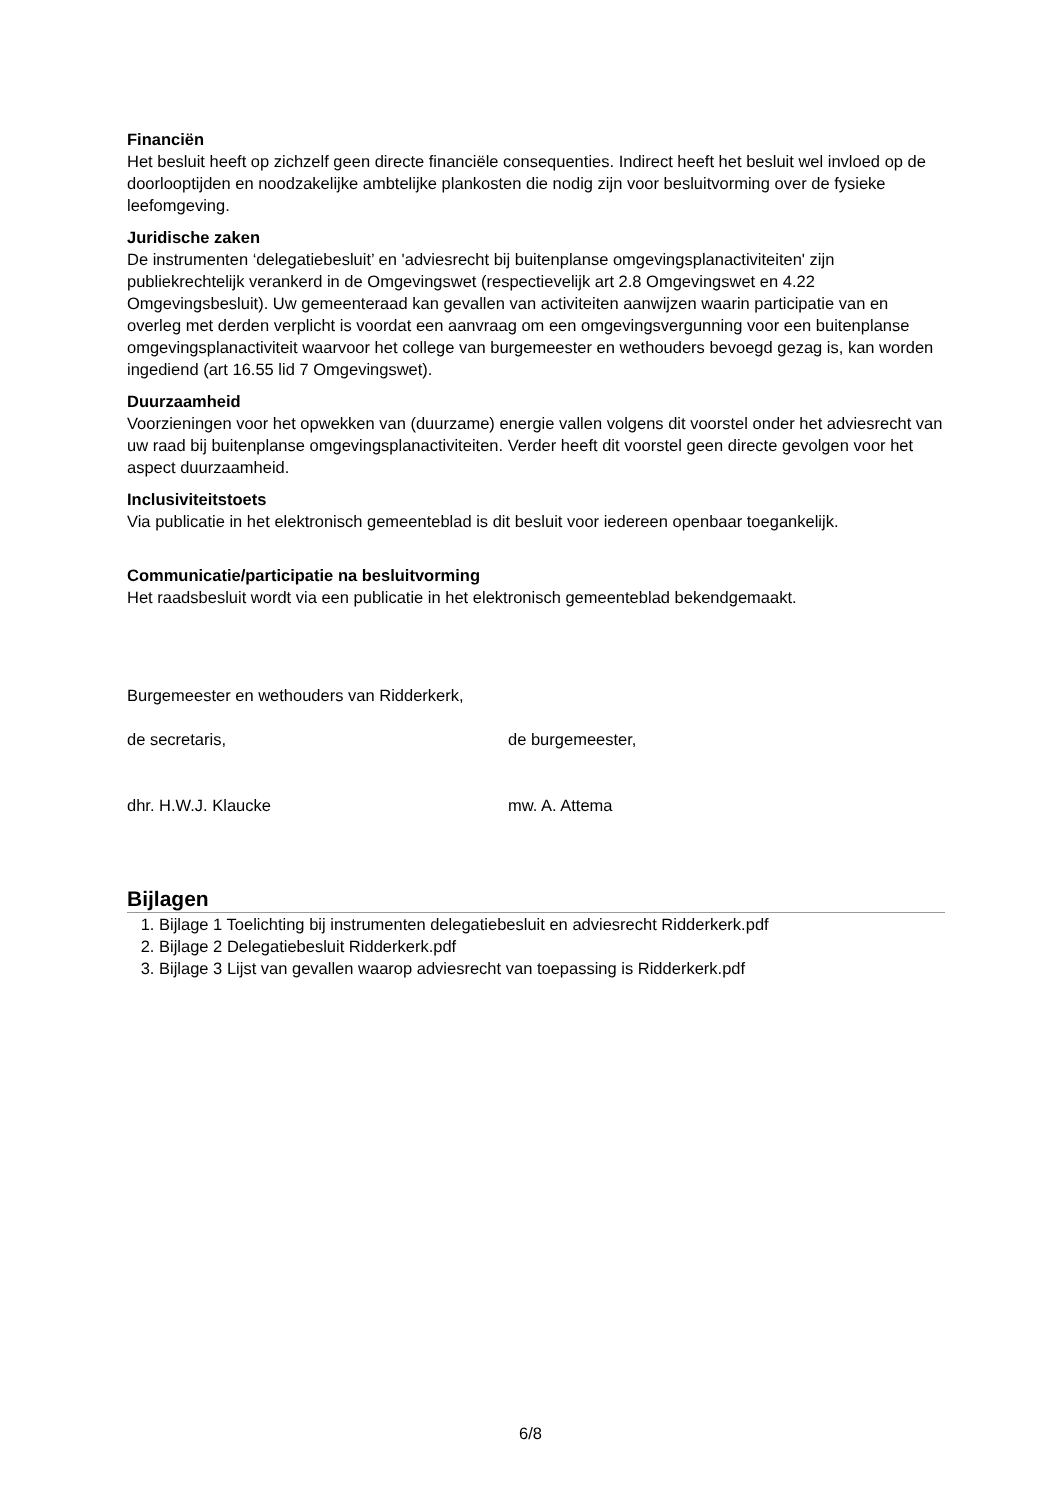Financiën
Het besluit heeft op zichzelf geen directe financiële consequenties. Indirect heeft het besluit wel invloed op de doorlooptijden en noodzakelijke ambtelijke plankosten die nodig zijn voor besluitvorming over de fysieke leefomgeving.
Juridische zaken
De instrumenten ‘delegatiebesluit’ en 'adviesrecht bij buitenplanse omgevingsplanactiviteiten' zijn publiekrechtelijk verankerd in de Omgevingswet (respectievelijk art 2.8 Omgevingswet en 4.22 Omgevingsbesluit). Uw gemeenteraad kan gevallen van activiteiten aanwijzen waarin participatie van en overleg met derden verplicht is voordat een aanvraag om een omgevingsvergunning voor een buitenplanse omgevingsplanactiviteit waarvoor het college van burgemeester en wethouders bevoegd gezag is, kan worden ingediend (art 16.55 lid 7 Omgevingswet).
Duurzaamheid
Voorzieningen voor het opwekken van (duurzame) energie vallen volgens dit voorstel onder het adviesrecht van uw raad bij buitenplanse omgevingsplanactiviteiten. Verder heeft dit voorstel geen directe gevolgen voor het aspect duurzaamheid.
Inclusiviteitstoets
Via publicatie in het elektronisch gemeenteblad is dit besluit voor iedereen openbaar toegankelijk.
Communicatie/participatie na besluitvorming
Het raadsbesluit wordt via een publicatie in het elektronisch gemeenteblad bekendgemaakt.
Burgemeester en wethouders van Ridderkerk,
de secretaris, de burgemeester,
dhr. H.W.J. Klaucke mw. A. Attema
Bijlagen
1. Bijlage 1 Toelichting bij instrumenten delegatiebesluit en adviesrecht Ridderkerk.pdf
2. Bijlage 2 Delegatiebesluit Ridderkerk.pdf
3. Bijlage 3 Lijst van gevallen waarop adviesrecht van toepassing is Ridderkerk.pdf
6/8